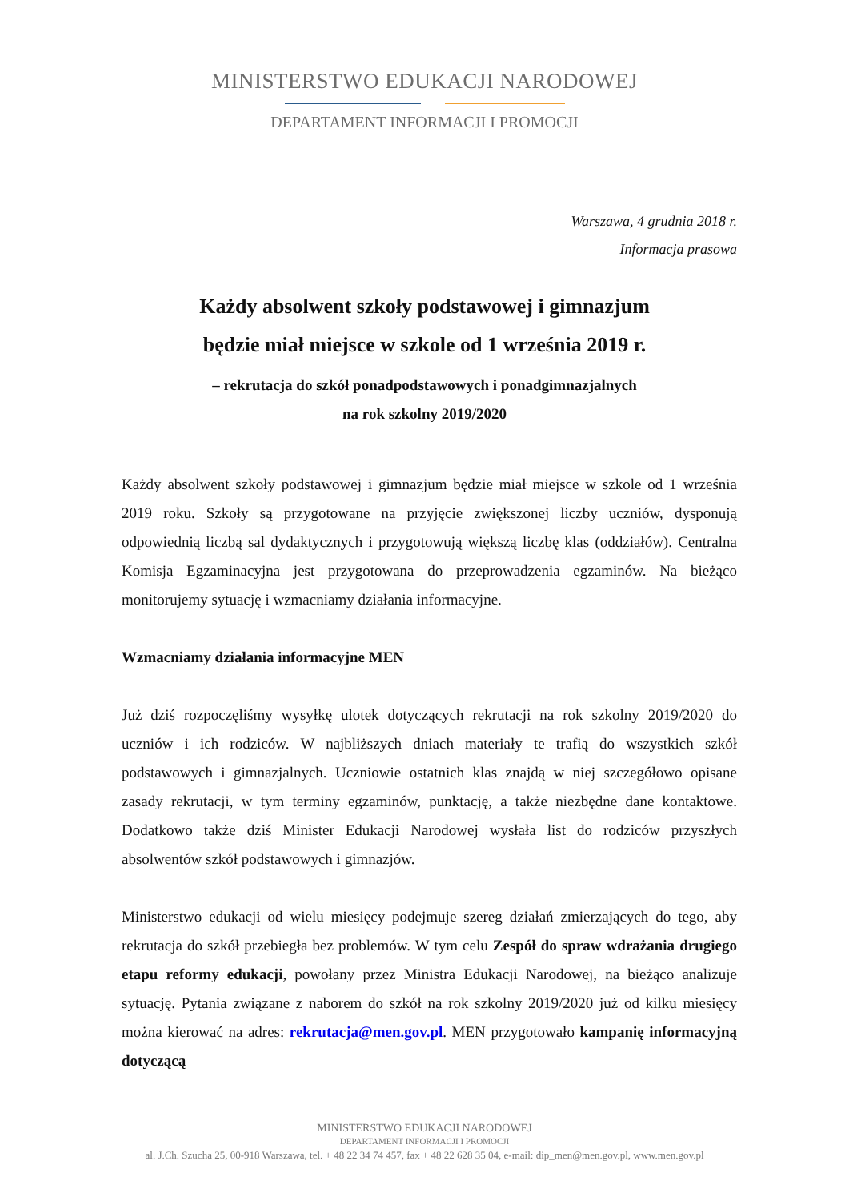MINISTERSTWO EDUKACJI NARODOWEJ
DEPARTAMENT INFORMACJI I PROMOCJI
Warszawa, 4 grudnia 2018 r.
Informacja prasowa
Każdy absolwent szkoły podstawowej i gimnazjum
będzie miał miejsce w szkole od 1 września 2019 r.
– rekrutacja do szkół ponadpodstawowych i ponadgimnazjalnych
na rok szkolny 2019/2020
Każdy absolwent szkoły podstawowej i gimnazjum będzie miał miejsce w szkole od 1 września 2019 roku. Szkoły są przygotowane na przyjęcie zwiększonej liczby uczniów, dysponują odpowiednią liczbą sal dydaktycznych i przygotowują większą liczbę klas (oddziałów). Centralna Komisja Egzaminacyjna jest przygotowana do przeprowadzenia egzaminów. Na bieżąco monitorujemy sytuację i wzmacniamy działania informacyjne.
Wzmacniamy działania informacyjne MEN
Już dziś rozpoczęliśmy wysyłkę ulotek dotyczących rekrutacji na rok szkolny 2019/2020 do uczniów i ich rodziców. W najbliższych dniach materiały te trafią do wszystkich szkół podstawowych i gimnazjalnych. Uczniowie ostatnich klas znajdą w niej szczegółowo opisane zasady rekrutacji, w tym terminy egzaminów, punktację, a także niezbędne dane kontaktowe. Dodatkowo także dziś Minister Edukacji Narodowej wysłała list do rodziców przyszłych absolwentów szkół podstawowych i gimnazjów.
Ministerstwo edukacji od wielu miesięcy podejmuje szereg działań zmierzających do tego, aby rekrutacja do szkół przebiegła bez problemów. W tym celu Zespół do spraw wdrażania drugiego etapu reformy edukacji, powołany przez Ministra Edukacji Narodowej, na bieżąco analizuje sytuację. Pytania związane z naborem do szkół na rok szkolny 2019/2020 już od kilku miesięcy można kierować na adres: rekrutacja@men.gov.pl. MEN przygotowało kampanię informacyjną dotyczącą
MINISTERSTWO EDUKACJI NARODOWEJ
DEPARTAMENT INFORMACJI I PROMOCJI
al. J.Ch. Szucha 25, 00-918 Warszawa, tel. + 48 22 34 74 457, fax + 48 22 628 35 04, e-mail: dip_men@men.gov.pl, www.men.gov.pl